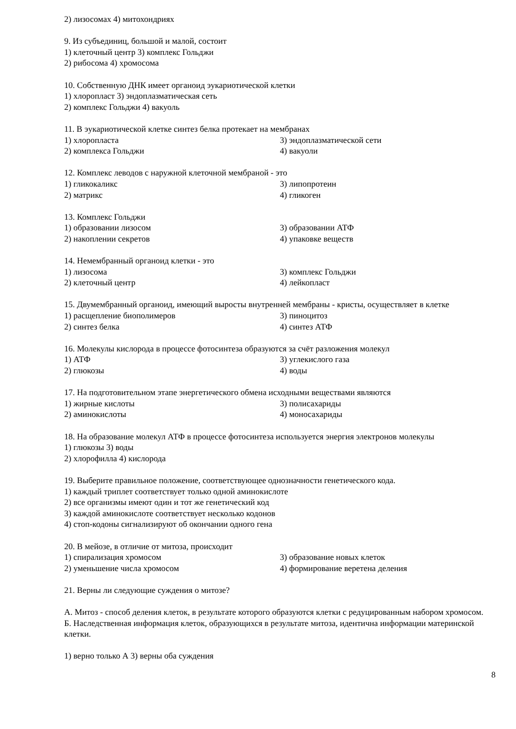2) лизосомах 4) митохондриях
9. Из субъединиц, большой и малой, состоит
1) клеточный центр 3) комплекс Гольджи
2) рибосома 4) хромосома
10. Собственную ДНК имеет органоид эукариотической клетки
1) хлоропласт 3) эндоплазматическая сеть
2) комплекс Гольджи 4) вакуоль
11. В эукариотической клетке синтез белка протекает на мембранах
1) хлоропласта 3) эндоплазматической сети
2) комплекса Гольджи 4) вакуоли
12. Комплекс леводов с наружной клеточной мембраной - это
1) гликокаликс 3) липопротеин
2) матрикс 4) гликоген
13. Комплекс Гольджи
1) образовании лизосом 3) образовании АТФ
2) накоплении секретов 4) упаковке веществ
14. Немембранный органоид клетки - это
1) лизосома 3) комплекс Гольджи
2) клеточный центр 4) лейкопласт
15. Двумембранный органоид, имеющий выросты внутренней мембраны - кристы, осуществляет в клетке
1) расщепление биополимеров 3) пиноцитоз
2) синтез белка 4) синтез АТФ
16. Молекулы кислорода в процессе фотосинтеза образуются за счёт разложения молекул
1) АТФ 3) углекислого газа
2) глюкозы 4) воды
17. На подготовительном этапе энергетического обмена исходными веществами являются
1) жирные кислоты 3) полисахариды
2) аминокислоты 4) моносахариды
18. На образование молекул АТФ в процессе фотосинтеза используется энергия электронов молекулы
1) глюкозы 3) воды
2) хлорофилла 4) кислорода
19. Выберите правильное положение, соответствующее однозначности генетического кода.
1) каждый триплет соответствует только одной аминокислоте
2) все организмы имеют один и тот же генетический код
3) каждой аминокислоте соответствует несколько кодонов
4) стоп-кодоны сигнализируют об окончании одного гена
20. В мейозе, в отличие от митоза, происходит
1) спирализация хромосом 3) образование новых клеток
2) уменьшение числа хромосом 4) формирование веретена деления
21. Верны ли следующие суждения о митозе?
А. Митоз - способ деления клеток, в результате которого образуются клетки с редуцированным набором хромосом.
Б. Наследственная информация клеток, образующихся в результате митоза, идентична информации материнской клетки.
1) верно только А 3) верны оба суждения
8